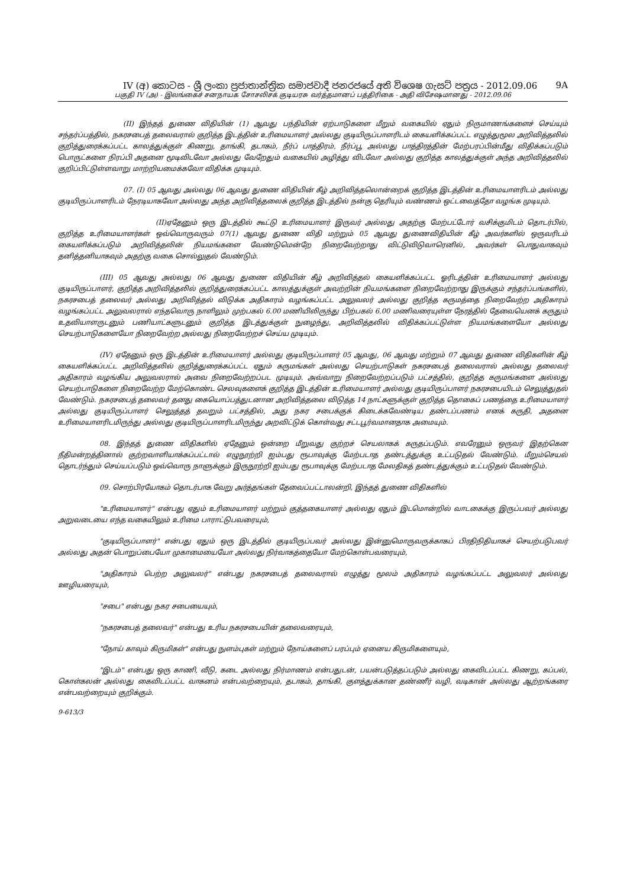IV (අ) කොටස - ශ්‍රී ලංකා ප්‍රජාතාන්ත්‍රික සමාජවාදී ජනරජයේ අති විශෙෂ ගැසට් පත්‍රය - 2012.09.06 9A
பகுதி IV (அ) - இலங்கைச் சனநாயக சோசலிசக் குடியரசு வர்த்தமானப் பத்திரிகை - அதி விசேஷமானது - 2012.09.06
(II) இந்தத் துணை விதியின் (1) ஆவது பந்தியின் ஏற்பாடுகளை மீறும் வகையில் ஏதும் நிருமாணங்களைச் செய்யும் சந்தர்ப்பத்தில், நகரசபைத் தலைவரால் குறித்த இடத்தின் உரிமையாளர் அல்லது குடியிருப்பாளரிடம் கையளிக்கப்பட்ட எழுத்துமூல அறிவித்தலில் குறித்துரைக்கப்பட்ட காலத்துக்குள் கிணறு, தாங்கி, தடாகம், நீர்ப் பாத்திரம், நீர்ப்பூ அல்லது பாத்திரத்தின் மேற்பரப்பின்மீது விதிக்கப்படும் பொருட்களை நிரப்பி அதனை மூடிவிடவோ அல்லது வேறேதும் வகையில் அழித்து விடவோ அல்லது குறித்த காலத்துக்குள் அந்த அறிவித்தலில் குறிப்பிட்டுள்ளவாறு மாற்றியமைக்கவோ விதிக்க முடியும்.
07. (I) 05 ஆவது அல்லது 06 ஆவது துணை விதியின் கீழ் அறிவித்தலொன்றைக் குறித்த இடத்தின் உரிமையாளரிடம் அல்லது குடியிருப்பாளரிடம் நேரடியாகவோ அல்லது அந்த அறிவித்தலைக் குறித்த இடத்தில் நன்கு தெரியும் வண்ணம் ஒட்டவைத்தோ வழங்க முடியும்.
(II)ஏதேனும் ஒரு இடத்தில் கூட்டு உரிமையாளர் இருவர் அல்லது அதற்கு மேற்பட்டோர் வசிக்குமிடம் தொடர்பில், குறித்த உரிமையாளர்கள் ஒவ்வொருவரும் 07(1) ஆவது துணை விதி மற்றும் 05 ஆவது துணைவிதியின் கீழ் அவர்களில் ஒருவரிடம் கையளிக்கப்படும் அறிவித்தலின் நியமங்களை வேண்டுமென்றே நிறைவேற்றாது விட்டுவிடுவாரெனில், அவர்கள் பொதுவாகவும் தனித்தனியாகவும் அதற்கு வகை சொல்லுதல் வேண்டும்.
(III) 05 ஆவது அல்லது 06 ஆவது துணை விதியின் கீழ் அறிவித்தல் கையளிக்கப்பட்ட ஓரிடத்தின் உரிமையாளர் அல்லது குடியிருப்பாளர், குறித்த அறிவித்தலில் குறித்துரைக்கப்பட்ட காலத்துக்குள் அவற்றின் நியமங்களை நிறைவேற்றாது இருக்கும் சந்தர்ப்பங்களில், நகரசபைத் தலைவர் அல்லது அறிவித்தல் விடுக்க அதிகாரம் வழங்கப்பட்ட அலுவலர் அல்லது குறித்த கருமத்தை நிறைவேற்ற அதிகாரம் வழங்கப்பட்ட அலுவலரால் எந்தவொரு நாளிலும் முற்பகல் 6.00 மணியிலிருந்து பிற்பகல் 6.00 மணிவரையுள்ள நேரத்தில் தேவையெனக் கருதும் உதவியாளருடனும் பணியாட்களுடனும் குறித்த இடத்துக்குள் நுழைந்து, அறிவித்தலில் விதிக்கப்பட்டுள்ள நியமங்களையோ அல்லது செயற்பாடுகளையோ நிறைவேற்ற அல்லது நிறைவேற்றச் செய்ய முடியும்.
(IV) ஏதேனும் ஒரு இடத்தின் உரிமையாளர் அல்லது குடியிருப்பாளர் 05 ஆவது, 06 ஆவது மற்றும் 07 ஆவது துணை விதிகளின் கீழ் கையளிக்கப்பட்ட அறிவித்தலில் குறித்துரைக்கப்பட்ட ஏதும் கருமங்கள் அல்லது செயற்பாடுகள் நகரசபைத் தலைவரால் அல்லது தலைவர் அதிகாரம் வழங்கிய அலுவலரால் அவை நிறைவேற்றப்பட முடியும். அவ்வாறு நிறைவேற்றப்படும் பட்சத்தில், குறித்த கருமங்களை அல்லது செயற்பாடுகளை நிறைவேற்ற மேற்கொண்ட செலவுகளைக் குறித்த இடத்தின் உரிமையாளர் அல்லது குடியிருப்பாளர் நகரசபையிடம் செலுத்துதல் வேண்டும். நகரசபைத் தலைவர் தனது கையொப்பத்துடனான அறிவித்தலை விடுத்த 14 நாட்களுக்குள் குறித்த தொகைப் பணத்தை உரிமையாளர் அல்லது குடியிருப்பாளர் செலுத்தத் தவறும் பட்சத்தில், அது நகர சபைக்குக் கிடைக்கவேண்டிய தண்டப்பணம் எனக் கருதி, அதனை உரிமையாளரிடமிருந்து அல்லது குடியிருப்பாளரிடமிருந்து அறவிட்டுக் கொள்வது சட்டபூர்வமானதாக அமையும்.
08. இந்தத் துணை விதிகளில் ஏதேனும் ஒன்றை மீறுவது குற்றச் செயலாகக் கருதப்படும். எவரேனும் ஒருவர் இதற்கென நீதிமன்றத்தினால் குற்றவாளியாக்கப்பட்டால் எழுநூற்றி ஐம்பது ரூபாவுக்கு மேற்படாத தண்டத்துக்கு உட்படுதல் வேண்டும். மீறும்செயல் தொடர்ந்தும் செய்யப்படும் ஒவ்வொரு நாளுக்கும் இருநூற்றி ஐம்பது ரூபாவுக்கு மேற்படாத மேலதிகத் தண்டத்துக்கும் உட்படுதல் வேண்டும்.
09. சொற்பிரயோகம் தொடர்பாக வேறு அர்த்தங்கள் தேவைப்பட்டாலன்றி, இந்தத் துணை விதிகளில்
"உரிமையாளர்" என்பது ஏதும் உரிமையாளர் மற்றும் குத்தகையாளர் அல்லது ஏதும் இடமொன்றில் வாடகைக்கு இருப்பவர் அல்லது அறுவடையை எந்த வகையிலும் உரிமை பாராட்டுபவரையும்,
"குடியிருப்பாளர்" என்பது ஏதும் ஒரு இடத்தில் குடியிருப்பவர் அல்லது இன்னுமொருவருக்காகப் பிரதிநிதியாகச் செயற்படுபவர் அல்லது அதன் பொறுப்பையோ முகாமையையோ அல்லது நிர்வாகத்தையோ மேற்கொள்பவரையும்,
"அதிகாரம் பெற்ற அலுவலர்" என்பது நகரசபைத் தலைவரால் எழுத்து மூலம் அதிகாரம் வழங்கப்பட்ட அலுவலர் அல்லது ஊழியரையும்,
"சபை" என்பது நகர சபையையும்,
"நகரசபைத் தலைவர்" என்பது உரிய நகரசபையின் தலைவரையும்,
"நோய் காவும் கிருமிகள்" என்பது நுளம்புகள் மற்றும் நோய்களைப் பரப்பும் ஏனைய கிருமிகளையும்,
"இடம்" என்பது ஒரு காணி, வீடு, கடை அல்லது நிர்மாணம் என்பதுடன், பயன்படுத்தப்படும் அல்லது கைவிடப்பட்ட கிணறு, கப்பல், கொள்கலன் அல்லது கைவிடப்பட்ட வாகனம் என்பவற்றையும், தடாகம், தாங்கி, குளத்துக்கான தண்ணீர் வழி, வடிகான் அல்லது ஆற்றங்கரை என்பவற்றையும் குறிக்கும்.
9-613/3